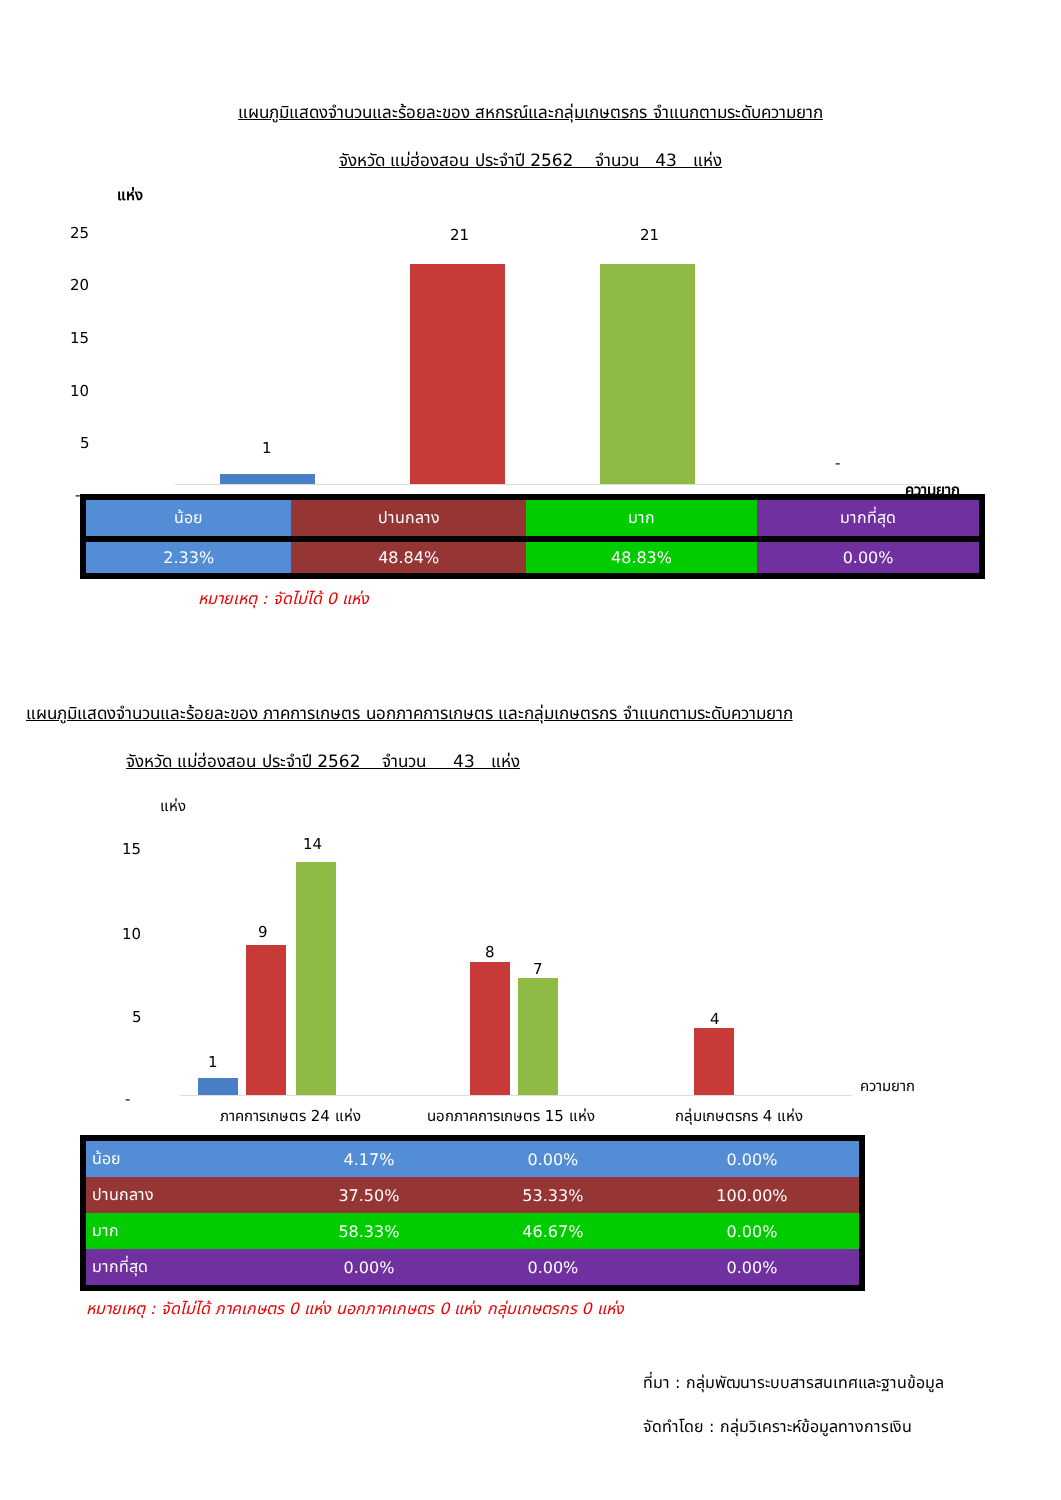แผนภูมิแสดงจำนวนและร้อยละของ สหกรณ์และกลุ่มเกษตรกร จำแนกตามระดับความยาก
จังหวัด แม่ฮ่องสอน ประจำปี 2562 จำนวน 43 แห่ง
แห่ง
25
20
15
10
5
-
1
21 21
-
ความยาก
| น้อย | ปานกลาง | มาก | มากที่สุด |
| 2.33% | 48.84% | 48.83% | 0.00% |
หมายเหตุ : จัดไม่ได้ 0 แห่ง
แผนภูมิแสดงจำนวนและร้อยละของ ภาคการเกษตร นอกภาคการเกษตร และกลุ่มเกษตรกร จำแนกตามระดับความยาก
จังหวัด แม่ฮ่องสอน ประจำปี 2562 จำนวน 43 แห่ง
แห่ง
15
10
5
-
1
9
14
8
7
4
ความยาก
ภาคการเกษตร 24 แห่ง นอกภาคการเกษตร 15 แห่ง กลุ่มเกษตรกร 4 แห่ง
| น้อย | 4.17% | 0.00% | 0.00% |
| ปานกลาง | 37.50% | 53.33% | 100.00% |
| มาก | 58.33% | 46.67% | 0.00% |
| มากที่สุด | 0.00% | 0.00% | 0.00% |
หมายเหตุ : จัดไม่ได้ ภาคเกษตร 0 แห่ง นอกภาคเกษตร 0 แห่ง กลุ่มเกษตรกร 0 แห่ง
ที่มา : กลุ่มพัฒนาระบบสารสนเทศและฐานข้อมูล
จัดทำโดย : กลุ่มวิเคราะห์ข้อมูลทางการเงิน